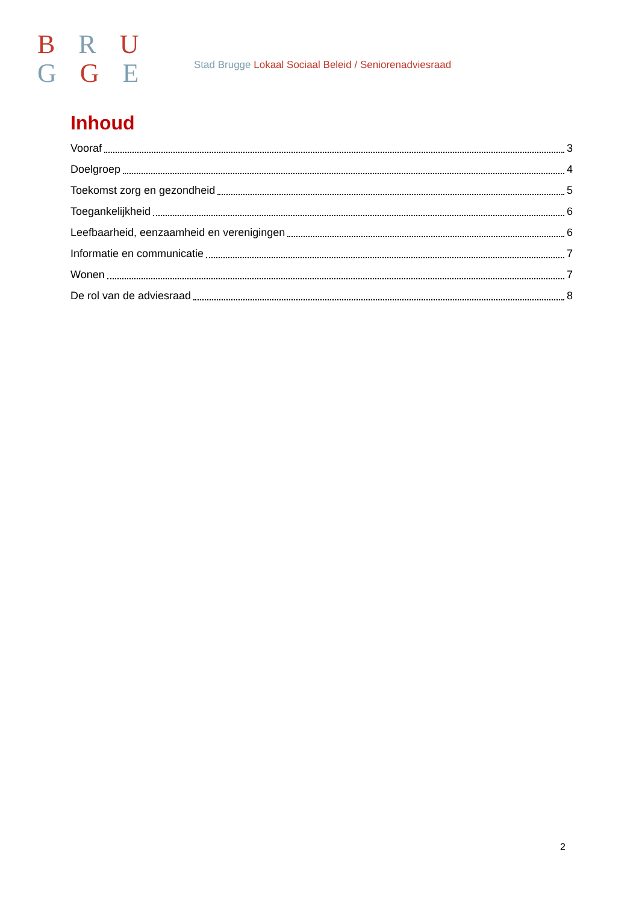B R U
G G E
Stad Brugge Lokaal Sociaal Beleid / Seniorenadviesraad
Inhoud
Vooraf 3
Doelgroep 4
Toekomst zorg en gezondheid 5
Toegankelijkheid 6
Leefbaarheid, eenzaamheid en verenigingen 6
Informatie en communicatie 7
Wonen 7
De rol van de adviesraad 8
2